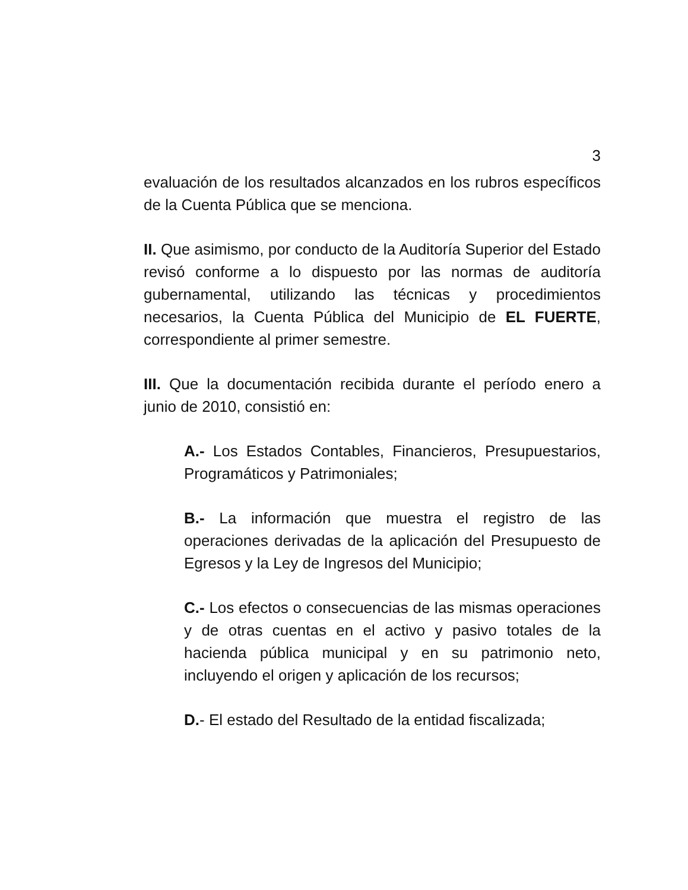3
evaluación de los resultados alcanzados en los rubros específicos de la Cuenta Pública que se menciona.
II. Que asimismo, por conducto de la Auditoría Superior del Estado revisó conforme a lo dispuesto por las normas de auditoría gubernamental, utilizando las técnicas y procedimientos necesarios, la Cuenta Pública del Municipio de EL FUERTE, correspondiente al primer semestre.
III. Que la documentación recibida durante el período enero a junio de 2010, consistió en:
A.- Los Estados Contables, Financieros, Presupuestarios, Programáticos y Patrimoniales;
B.- La información que muestra el registro de las operaciones derivadas de la aplicación del Presupuesto de Egresos y la Ley de Ingresos del Municipio;
C.- Los efectos o consecuencias de las mismas operaciones y de otras cuentas en el activo y pasivo totales de la hacienda pública municipal y en su patrimonio neto, incluyendo el origen y aplicación de los recursos;
D.- El estado del Resultado de la entidad fiscalizada;